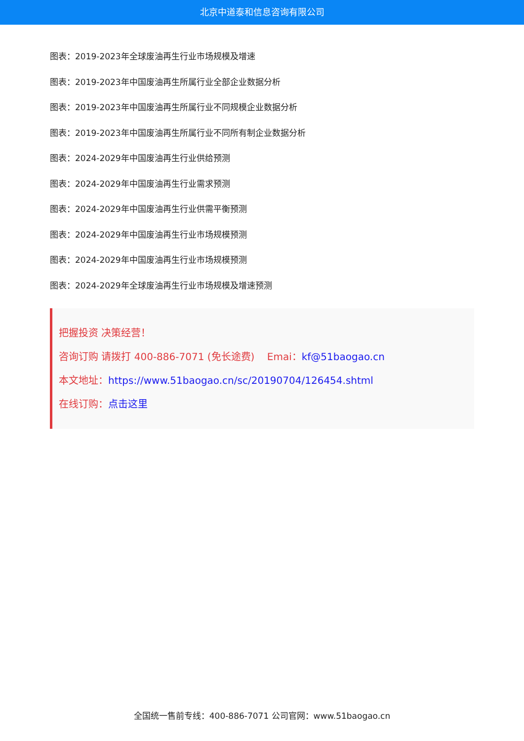北京中道泰和信息咨询有限公司
图表：2019-2023年全球废油再生行业市场规模及增速
图表：2019-2023年中国废油再生所属行业全部企业数据分析
图表：2019-2023年中国废油再生所属行业不同规模企业数据分析
图表：2019-2023年中国废油再生所属行业不同所有制企业数据分析
图表：2024-2029年中国废油再生行业供给预测
图表：2024-2029年中国废油再生行业需求预测
图表：2024-2029年中国废油再生行业供需平衡预测
图表：2024-2029年中国废油再生行业市场规模预测
图表：2024-2029年中国废油再生行业市场规模预测
图表：2024-2029年全球废油再生行业市场规模及增速预测
把握投资 决策经营！
咨询订购 请拨打 400-886-7071 (免长途费) Emai：kf@51baogao.cn
本文地址：https://www.51baogao.cn/sc/20190704/126454.shtml
在线订购：点击这里
全国统一售前专线：400-886-7071 公司官网：www.51baogao.cn